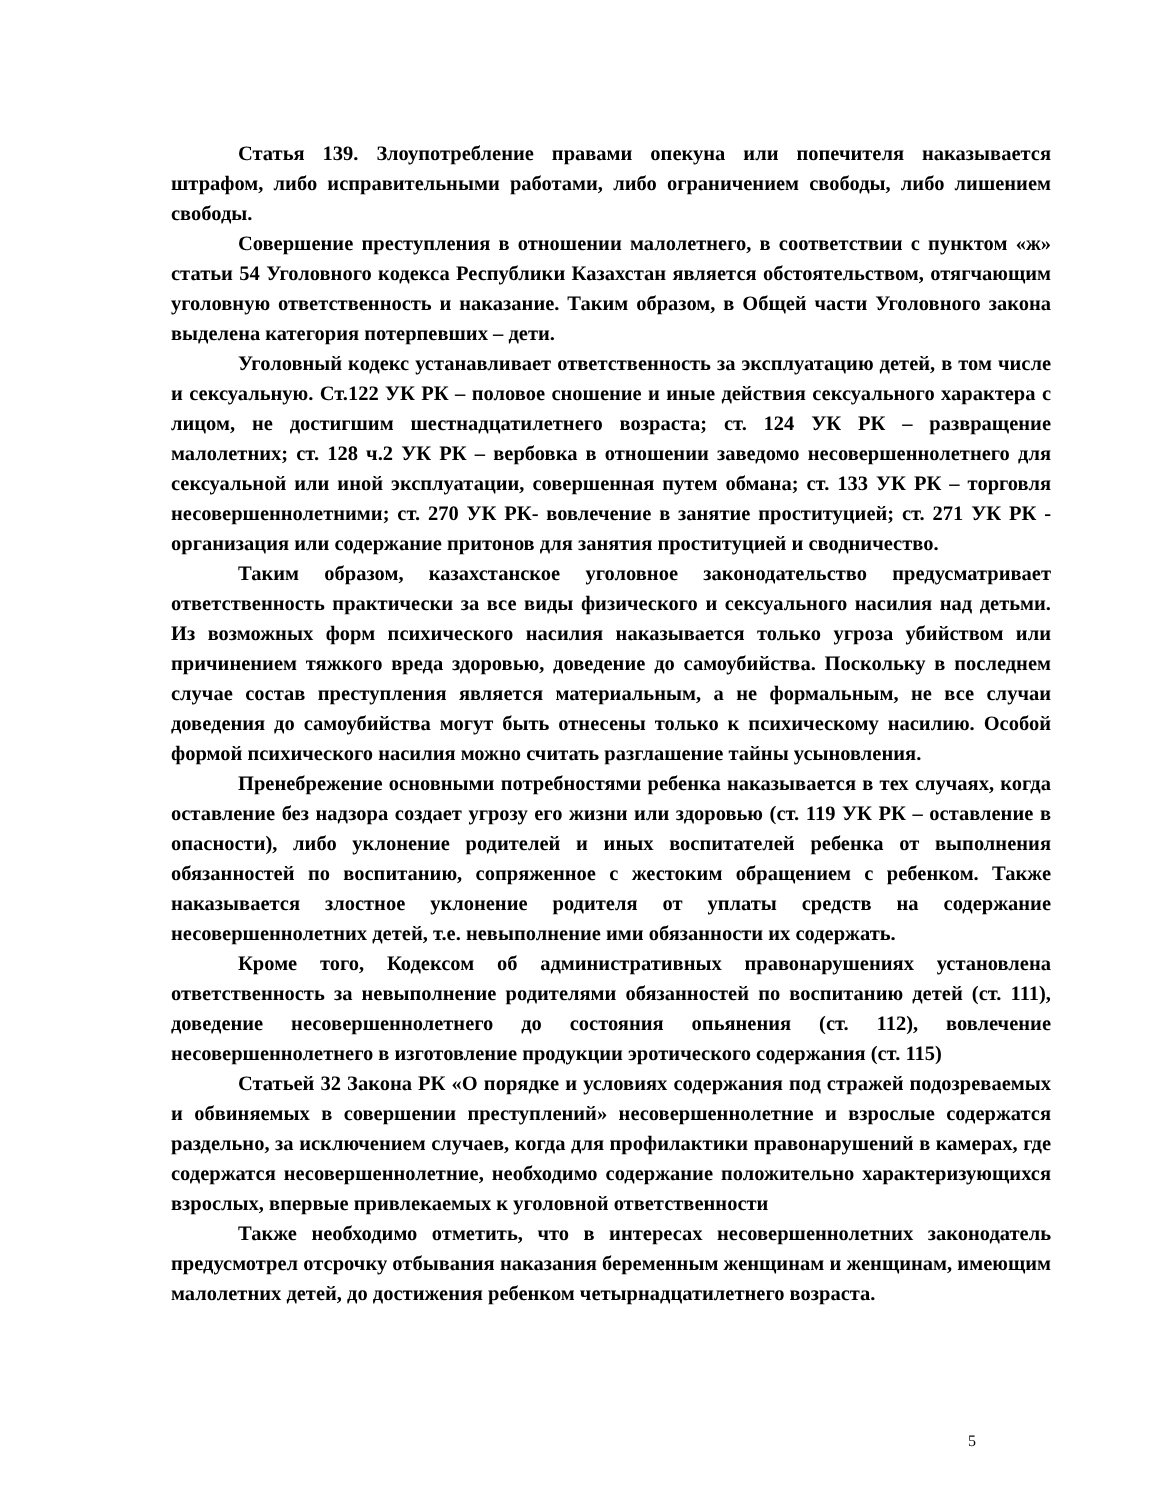Статья 139. Злоупотребление правами опекуна или попечителя наказывается штрафом, либо исправительными работами, либо ограничением свободы, либо лишением свободы.
Совершение преступления в отношении малолетнего, в соответствии с пунктом «ж» статьи 54 Уголовного кодекса Республики Казахстан является обстоятельством, отягчающим уголовную ответственность и наказание. Таким образом, в Общей части Уголовного закона выделена категория потерпевших – дети.
Уголовный кодекс устанавливает ответственность за эксплуатацию детей, в том числе и сексуальную. Ст.122 УК РК – половое сношение и иные действия сексуального характера с лицом, не достигшим шестнадцатилетнего возраста; ст. 124 УК РК – развращение малолетних; ст. 128 ч.2 УК РК – вербовка в отношении заведомо несовершеннолетнего для сексуальной или иной эксплуатации, совершенная путем обмана; ст. 133 УК РК – торговля несовершеннолетними; ст. 270 УК РК- вовлечение в занятие проституцией; ст. 271 УК РК - организация или содержание притонов для занятия проституцией и сводничество.
Таким образом, казахстанское уголовное законодательство предусматривает ответственность практически за все виды физического и сексуального насилия над детьми. Из возможных форм психического насилия наказывается только угроза убийством или причинением тяжкого вреда здоровью, доведение до самоубийства. Поскольку в последнем случае состав преступления является материальным, а не формальным, не все случаи доведения до самоубийства могут быть отнесены только к психическому насилию. Особой формой психического насилия можно считать разглашение тайны усыновления.
Пренебрежение основными потребностями ребенка наказывается в тех случаях, когда оставление без надзора создает угрозу его жизни или здоровью (ст. 119 УК РК – оставление в опасности), либо уклонение родителей и иных воспитателей ребенка от выполнения обязанностей по воспитанию, сопряженное с жестоким обращением с ребенком. Также наказывается злостное уклонение родителя от уплаты средств на содержание несовершеннолетних детей, т.е. невыполнение ими обязанности их содержать.
Кроме того, Кодексом об административных правонарушениях установлена ответственность за невыполнение родителями обязанностей по воспитанию детей (ст. 111), доведение несовершеннолетнего до состояния опьянения (ст. 112), вовлечение несовершеннолетнего в изготовление продукции эротического содержания (ст. 115)
Статьей 32 Закона РК «О порядке и условиях содержания под стражей подозреваемых и обвиняемых в совершении преступлений» несовершеннолетние и взрослые содержатся раздельно, за исключением случаев, когда для профилактики правонарушений в камерах, где содержатся несовершеннолетние, необходимо содержание положительно характеризующихся взрослых, впервые привлекаемых к уголовной ответственности
Также необходимо отметить, что в интересах несовершеннолетних законодатель предусмотрел отсрочку отбывания наказания беременным женщинам и женщинам, имеющим малолетних детей, до достижения ребенком четырнадцатилетнего возраста.
5